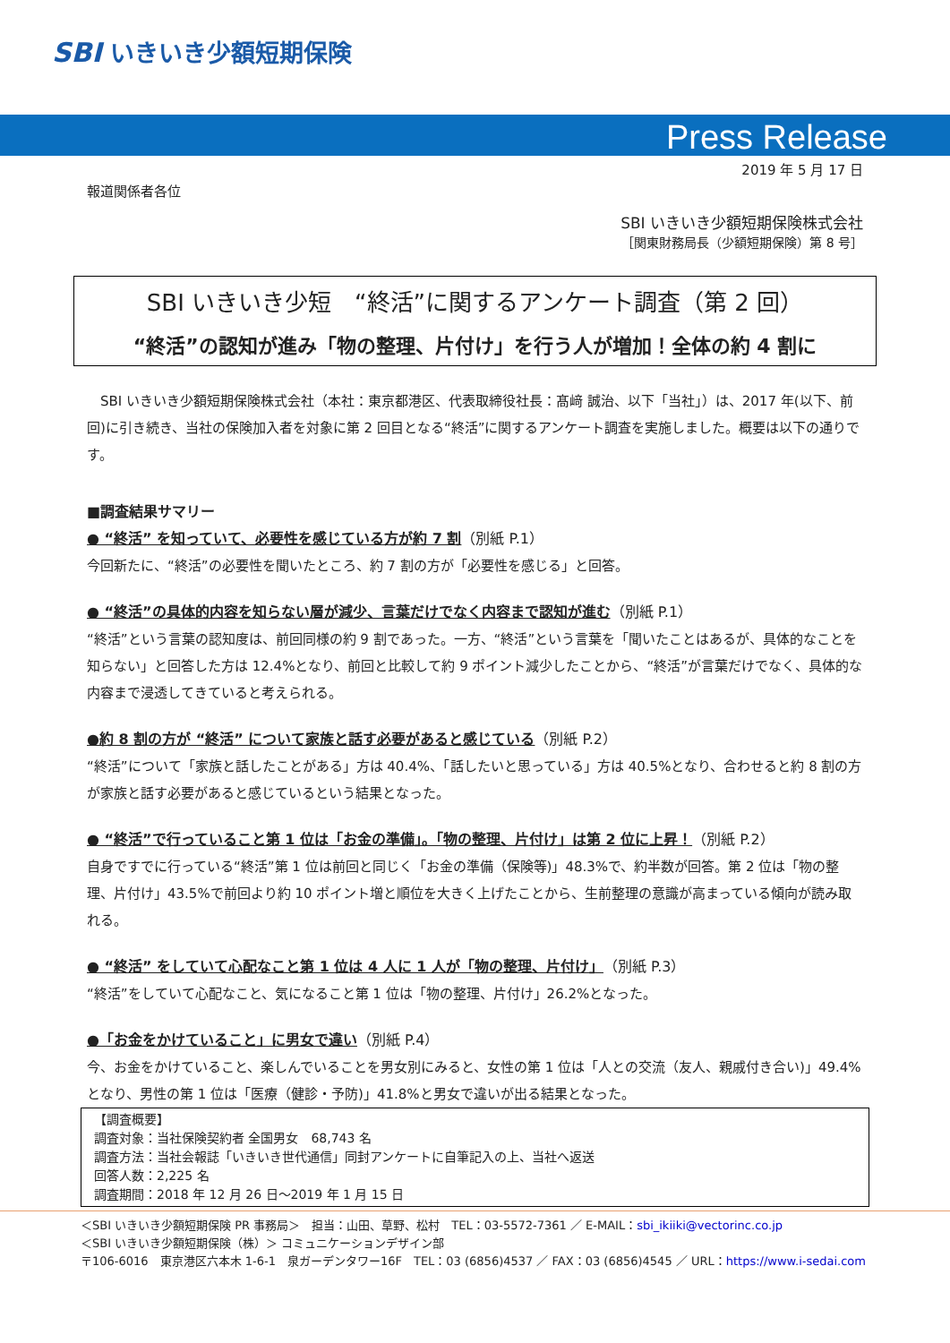SBI いきいき少額短期保険
Press Release
2019 年 5 月 17 日
報道関係者各位
SBI いきいき少額短期保険株式会社
［関東財務局長（少額短期保険）第 8 号］
SBI いきいき少短　“終活”に関するアンケート調査（第 2 回）
“終活”の認知が進み「物の整理、片付け」を行う人が増加！全体の約 4 割に
　SBI いきいき少額短期保険株式会社（本社：東京都港区、代表取締役社長：髙﨑 誠治、以下「当社」）は、2017 年(以下、前回)に引き続き、当社の保険加入者を対象に第 2 回目となる“終活”に関するアンケート調査を実施しました。概要は以下の通りです。
■調査結果サマリー
● “終活” を知っていて、必要性を感じている方が約 7 割（別紙 P.1）
今回新たに、“終活”の必要性を聞いたところ、約 7 割の方が「必要性を感じる」と回答。
● “終活”の具体的内容を知らない層が減少、言葉だけでなく内容まで認知が進む（別紙 P.1）
“終活”という言葉の認知度は、前回同様の約 9 割であった。一方、“終活”という言葉を「聞いたことはあるが、具体的なことを知らない」と回答した方は 12.4%となり、前回と比較して約 9 ポイント減少したことから、“終活”が言葉だけでなく、具体的な内容まで浸透してきていると考えられる。
●約 8 割の方が “終活” について家族と話す必要があると感じている（別紙 P.2）
“終活”について「家族と話したことがある」方は 40.4%、「話したいと思っている」方は 40.5%となり、合わせると約 8 割の方が家族と話す必要があると感じているという結果となった。
● “終活”で行っていること第 1 位は「お金の準備」。「物の整理、片付け」は第 2 位に上昇！（別紙 P.2）
自身ですでに行っている“終活”第 1 位は前回と同じく「お金の準備（保険等)」48.3%で、約半数が回答。第 2 位は「物の整理、片付け」43.5%で前回より約 10 ポイント増と順位を大きく上げたことから、生前整理の意識が高まっている傾向が読み取れる。
● “終活” をしていて心配なこと第 1 位は 4 人に 1 人が「物の整理、片付け」（別紙 P.3）
“終活”をしていて心配なこと、気になること第 1 位は「物の整理、片付け」26.2%となった。
●「お金をかけていること」に男女で違い（別紙 P.4）
今、お金をかけていること、楽しんでいることを男女別にみると、女性の第 1 位は「人との交流（友人、親戚付き合い)」49.4%となり、男性の第 1 位は「医療（健診・予防)」41.8%と男女で違いが出る結果となった。
【調査概要】
調査対象：当社保険契約者 全国男女　68,743 名
調査方法：当社会報誌「いきいき世代通信」同封アンケートに自筆記入の上、当社へ返送
回答人数：2,225 名
調査期間：2018 年 12 月 26 日～2019 年 1 月 15 日
＜SBI いきいき少額短期保険 PR 事務局＞　担当：山田、草野、松村　TEL：03-5572-7361 ／ E-MAIL：sbi_ikiiki@vectorinc.co.jp
＜SBI いきいき少額短期保険（株）＞ コミュニケーションデザイン部
〒106-6016　東京港区六本木 1-6-1　泉ガーデンタワー16F　TEL：03 (6856)4537 ／ FAX：03 (6856)4545 ／ URL：https://www.i-sedai.com